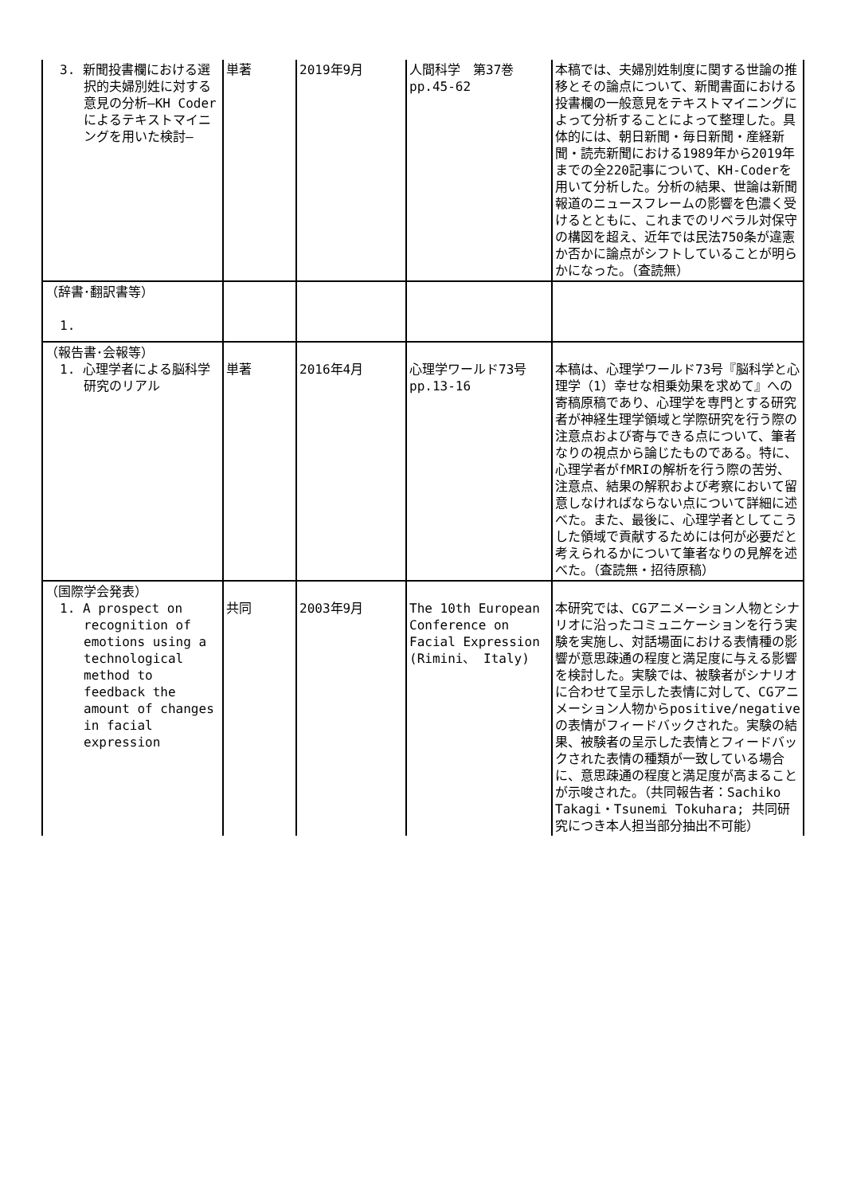| 3. 新聞投書欄における選択的夫婦別姓に対する意見の分析―KH Coderによるテキストマイニングを用いた検討― | 単著 | 2019年9月 | 人間科学 第37巻 pp.45-62 | 本稿では、夫婦別姓制度に関する世論の推移とその論点について、新聞書面における投書欄の一般意見をテキストマイニングによって分析することによって整理した。具体的には、朝日新聞・毎日新聞・産経新聞・読売新聞における1989年から2019年までの全220記事について、KH-Coderを用いて分析した。分析の結果、世論は新聞報道のニュースフレームの影響を色濃く受けるとともに、これまでのリベラル対保守の構図を超え、近年では民法750条が違憲か否かに論点がシフトしていることが明らかになった。（査読無） |
| （辞書･翻訳書等） 1. | | | | |
| （報告書･会報等） 1. 心理学者による脳科学研究のリアル | 単著 | 2016年4月 | 心理学ワールド73号 pp.13-16 | 本稿は、心理学ワールド73号『脳科学と心理学（1）幸せな相乗効果を求めて』への寄稿原稿であり、心理学を専門とする研究者が神経生理学領域と学際研究を行う際の注意点および寄与できる点について、筆者なりの視点から論じたものである。特に、心理学者がfMRIの解析を行う際の苦労、注意点、結果の解釈および考察において留意しなければならない点について詳細に述べた。また、最後に、心理学者としてこうした領域で貢献するためには何が必要だと考えられるかについて筆者なりの見解を述べた。（査読無・招待原稿） |
| （国際学会発表） 1. A prospect on recognition of emotions using a technological method to feedback the amount of changes in facial expression | 共同 | 2003年9月 | The 10th European Conference on Facial Expression (Rimini、 Italy) | 本研究では、CGアニメーション人物とシナリオに沿ったコミュニケーションを行う実験を実施し、対話場面における表情種の影響が意思疎通の程度と満足度に与える影響を検討した。実験では、被験者がシナリオに合わせて呈示した表情に対して、CGアニメーション人物からpositive/negativeの表情がフィードバックされた。実験の結果、被験者の呈示した表情とフィードバックされた表情の種類が一致している場合に、意思疎通の程度と満足度が高まることが示唆された。（共同報告者：Sachiko Takagi・Tsunemi Tokuhara; 共同研究につき本人担当部分抽出不可能） |